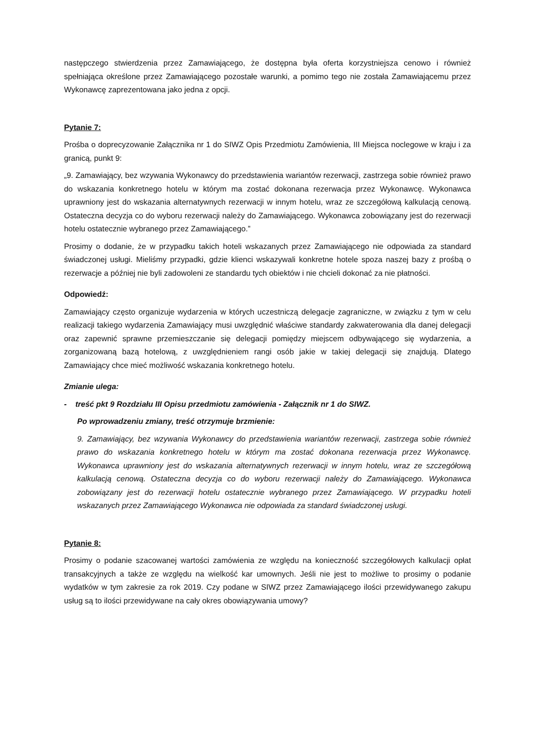następczego stwierdzenia przez Zamawiającego, że dostępna była oferta korzystniejsza cenowo i również spełniająca określone przez Zamawiającego pozostałe warunki, a pomimo tego nie została Zamawiającemu przez Wykonawcę zaprezentowana jako jedna z opcji.
Pytanie 7:
Prośba o doprecyzowanie Załącznika nr 1 do SIWZ Opis Przedmiotu Zamówienia, III Miejsca noclegowe w kraju i za granicą, punkt 9:
„9. Zamawiający, bez wzywania Wykonawcy do przedstawienia wariantów rezerwacji, zastrzega sobie również prawo do wskazania konkretnego hotelu w którym ma zostać dokonana rezerwacja przez Wykonawcę. Wykonawca uprawniony jest do wskazania alternatywnych rezerwacji w innym hotelu, wraz ze szczegółową kalkulacją cenową. Ostateczna decyzja co do wyboru rezerwacji należy do Zamawiającego. Wykonawca zobowiązany jest do rezerwacji hotelu ostatecznie wybranego przez Zamawiającego.”
Prosimy o dodanie, że w przypadku takich hoteli wskazanych przez Zamawiającego nie odpowiada za standard świadczonej usługi. Mieliśmy przypadki, gdzie klienci wskazywali konkretne hotele spoza naszej bazy z prośbą o rezerwacje a później nie byli zadowoleni ze standardu tych obiektów i nie chcieli dokonać za nie płatności.
Odpowiedź:
Zamawiający często organizuje wydarzenia w których uczestniczą delegacje zagraniczne, w związku z tym w celu realizacji takiego wydarzenia Zamawiający musi uwzględnić właściwe standardy zakwaterowania dla danej delegacji oraz zapewnić sprawne przemieszczanie się delegacji pomiędzy miejscem odbywającego się wydarzenia, a zorganizowaną bazą hotelową, z uwzględnieniem rangi osób jakie w takiej delegacji się znajdują. Dlatego Zamawiający chce mieć możliwość wskazania konkretnego hotelu.
Zmianie ulega:
- treść pkt 9 Rozdziału III Opisu przedmiotu zamówienia - Załącznik nr 1 do SIWZ.
Po wprowadzeniu zmiany, treść otrzymuje brzmienie:
9. Zamawiający, bez wzywania Wykonawcy do przedstawienia wariantów rezerwacji, zastrzega sobie również prawo do wskazania konkretnego hotelu w którym ma zostać dokonana rezerwacja przez Wykonawcę. Wykonawca uprawniony jest do wskazania alternatywnych rezerwacji w innym hotelu, wraz ze szczegółową kalkulacją cenową. Ostateczna decyzja co do wyboru rezerwacji należy do Zamawiającego. Wykonawca zobowiązany jest do rezerwacji hotelu ostatecznie wybranego przez Zamawiającego. W przypadku hoteli wskazanych przez Zamawiającego Wykonawca nie odpowiada za standard świadczonej usługi.
Pytanie 8:
Prosimy o podanie szacowanej wartości zamówienia ze względu na konieczność szczegółowych kalkulacji opłat transakcyjnych a także ze względu na wielkość kar umownych. Jeśli nie jest to możliwe to prosimy o podanie wydatków w tym zakresie za rok 2019. Czy podane w SIWZ przez Zamawiającego ilości przewidywanego zakupu usług są to ilości przewidywane na cały okres obowiązywania umowy?